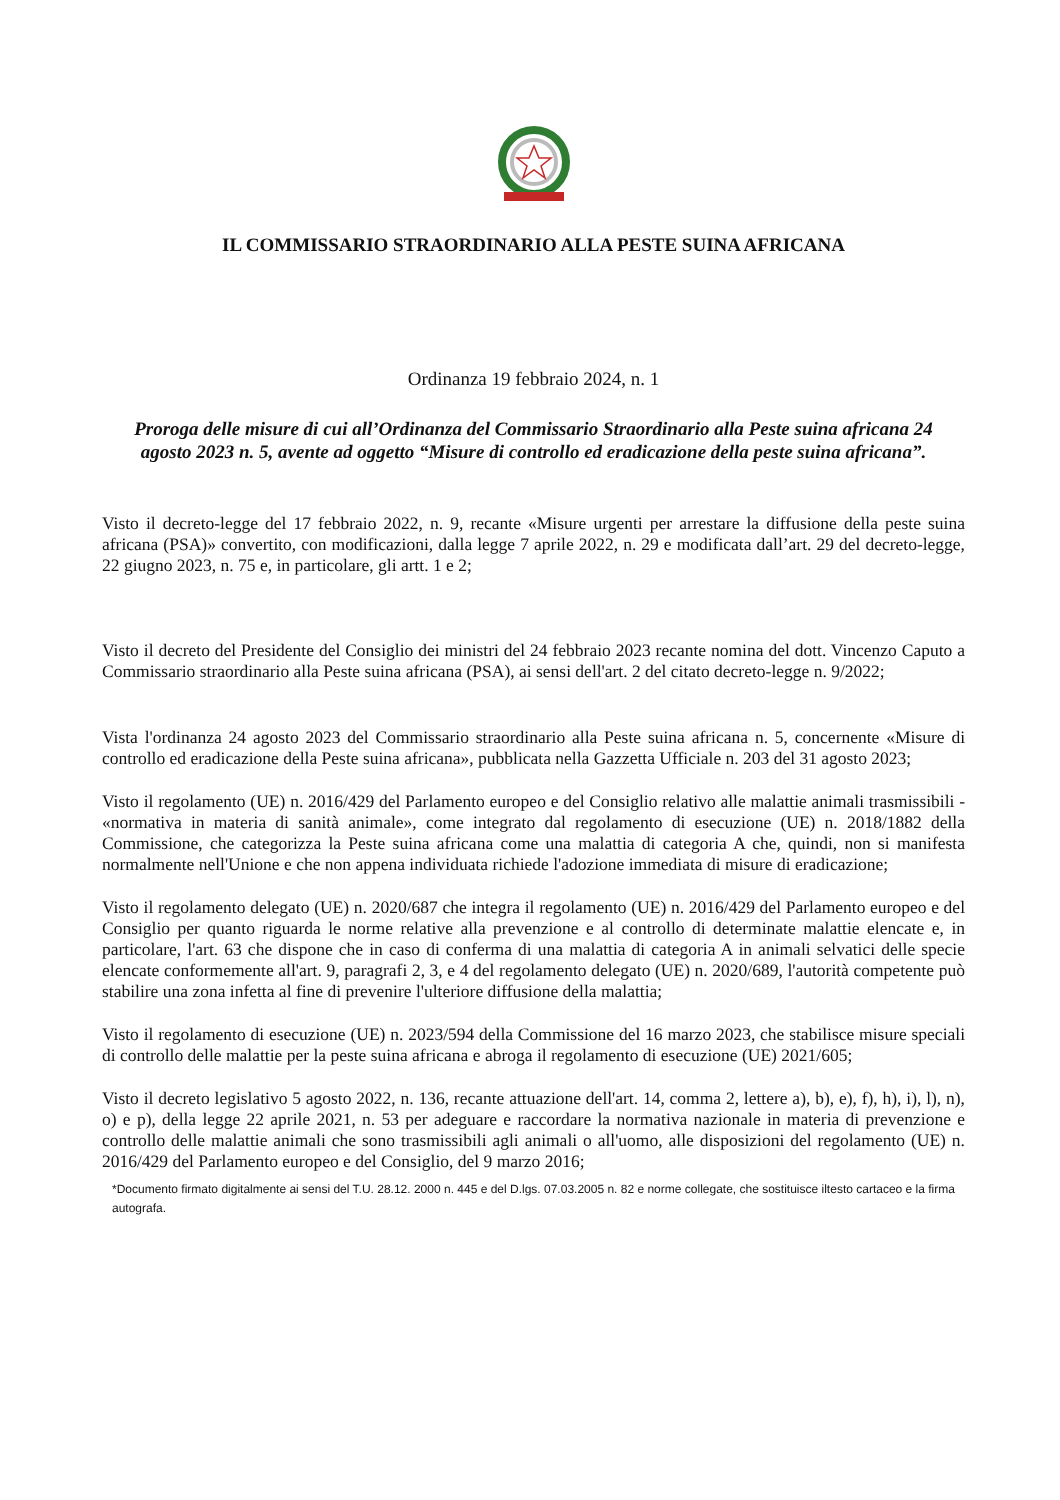IL COMMISSARIO STRAORDINARIO ALLA PESTE SUINA AFRICANA
Ordinanza 19 febbraio 2024, n. 1
Proroga delle misure di cui all’Ordinanza del Commissario Straordinario alla Peste suina africana 24 agosto 2023 n. 5, avente ad oggetto “Misure di controllo ed eradicazione della peste suina africana”.
Visto il decreto-legge del 17 febbraio 2022, n. 9, recante «Misure urgenti per arrestare la diffusione della peste suina africana (PSA)» convertito, con modificazioni, dalla legge 7 aprile 2022, n. 29 e modificata dall’art. 29 del decreto-legge, 22 giugno 2023, n. 75 e, in particolare, gli artt. 1 e 2;
Visto il decreto del Presidente del Consiglio dei ministri del 24 febbraio 2023 recante nomina del dott. Vincenzo Caputo a Commissario straordinario alla Peste suina africana (PSA), ai sensi dell'art. 2 del citato decreto-legge n. 9/2022;
Vista l'ordinanza 24 agosto 2023 del Commissario straordinario alla Peste suina africana n. 5, concernente «Misure di controllo ed eradicazione della Peste suina africana», pubblicata nella Gazzetta Ufficiale n. 203 del 31 agosto 2023;
Visto il regolamento (UE) n. 2016/429 del Parlamento europeo e del Consiglio relativo alle malattie animali trasmissibili - «normativa in materia di sanità animale», come integrato dal regolamento di esecuzione (UE) n. 2018/1882 della Commissione, che categorizza la Peste suina africana come una malattia di categoria A che, quindi, non si manifesta normalmente nell'Unione e che non appena individuata richiede l'adozione immediata di misure di eradicazione;
Visto il regolamento delegato (UE) n. 2020/687 che integra il regolamento (UE) n. 2016/429 del Parlamento europeo e del Consiglio per quanto riguarda le norme relative alla prevenzione e al controllo di determinate malattie elencate e, in particolare, l'art. 63 che dispone che in caso di conferma di una malattia di categoria A in animali selvatici delle specie elencate conformemente all'art. 9, paragrafi 2, 3, e 4 del regolamento delegato (UE) n. 2020/689, l'autorità competente può stabilire una zona infetta al fine di prevenire l'ulteriore diffusione della malattia;
Visto il regolamento di esecuzione (UE) n. 2023/594 della Commissione del 16 marzo 2023, che stabilisce misure speciali di controllo delle malattie per la peste suina africana e abroga il regolamento di esecuzione (UE) 2021/605;
Visto il decreto legislativo 5 agosto 2022, n. 136, recante attuazione dell'art. 14, comma 2, lettere a), b), e), f), h), i), l), n), o) e p), della legge 22 aprile 2021, n. 53 per adeguare e raccordare la normativa nazionale in materia di prevenzione e controllo delle malattie animali che sono trasmissibili agli animali o all'uomo, alle disposizioni del regolamento (UE) n. 2016/429 del Parlamento europeo e del Consiglio, del 9 marzo 2016;
*Documento firmato digitalmente ai sensi del T.U. 28.12. 2000 n. 445 e del D.lgs. 07.03.2005 n. 82 e norme collegate, che sostituisce iltesto cartaceo e la firma autografa.